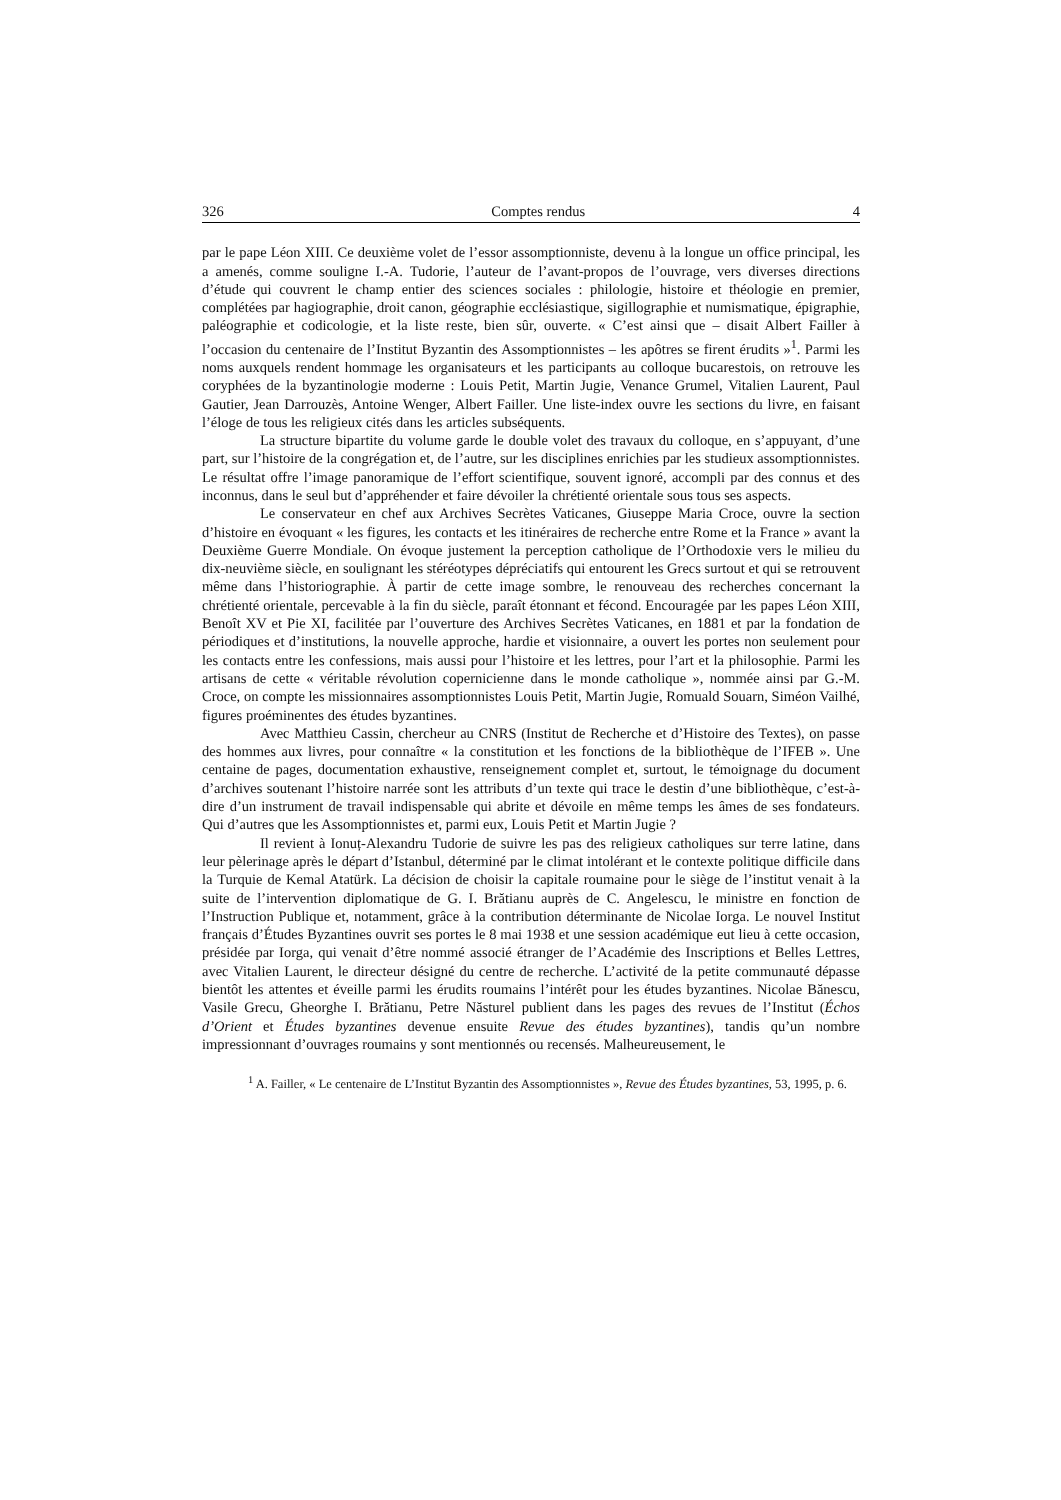326 Comptes rendus 4
par le pape Léon XIII. Ce deuxième volet de l’essor assomptionniste, devenu à la longue un office principal, les a amenés, comme souligne I.-A. Tudorie, l’auteur de l’avant-propos de l’ouvrage, vers diverses directions d’étude qui couvrent le champ entier des sciences sociales : philologie, histoire et théologie en premier, complétées par hagiographie, droit canon, géographie ecclésiastique, sigillographie et numismatique, épigraphie, paléographie et codicologie, et la liste reste, bien sûr, ouverte. « C’est ainsi que – disait Albert Failler à l’occasion du centenaire de l’Institut Byzantin des Assomptionnistes – les apôtres se firent érudits »<sup>1</sup>. Parmi les noms auxquels rendent hommage les organisateurs et les participants au colloque bucarestois, on retrouve les coryphées de la byzantinologie moderne : Louis Petit, Martin Jugie, Venance Grumel, Vitalien Laurent, Paul Gautier, Jean Darrouzès, Antoine Wenger, Albert Failler. Une liste-index ouvre les sections du livre, en faisant l’éloge de tous les religieux cités dans les articles subséquents.
La structure bipartite du volume garde le double volet des travaux du colloque, en s’appuyant, d’une part, sur l’histoire de la congrégation et, de l’autre, sur les disciplines enrichies par les studieux assomptionnistes. Le résultat offre l’image panoramique de l’effort scientifique, souvent ignoré, accompli par des connus et des inconnus, dans le seul but d’appréhender et faire dévoiler la chrétienté orientale sous tous ses aspects.
Le conservateur en chef aux Archives Secrètes Vaticanes, Giuseppe Maria Croce, ouvre la section d’histoire en évoquant « les figures, les contacts et les itinéraires de recherche entre Rome et la France » avant la Deuxième Guerre Mondiale. On évoque justement la perception catholique de l’Orthodoxie vers le milieu du dix-neuvième siècle, en soulignant les stéréotypes dépréciatifs qui entourent les Grecs surtout et qui se retrouvent même dans l’historiographie. À partir de cette image sombre, le renouveau des recherches concernant la chrétienté orientale, percevable à la fin du siècle, paraît étonnant et fécond. Encouragée par les papes Léon XIII, Benoît XV et Pie XI, facilitée par l’ouverture des Archives Secrètes Vaticanes, en 1881 et par la fondation de périodiques et d’institutions, la nouvelle approche, hardie et visionnaire, a ouvert les portes non seulement pour les contacts entre les confessions, mais aussi pour l’histoire et les lettres, pour l’art et la philosophie. Parmi les artisans de cette « véritable révolution copernicienne dans le monde catholique », nommée ainsi par G.-M. Croce, on compte les missionnaires assomptionnistes Louis Petit, Martin Jugie, Romuald Souarn, Siméon Vailhé, figures proéminentes des études byzantines.
Avec Matthieu Cassin, chercheur au CNRS (Institut de Recherche et d’Histoire des Textes), on passe des hommes aux livres, pour connaître « la constitution et les fonctions de la bibliothèque de l’IFEB ». Une centaine de pages, documentation exhaustive, renseignement complet et, surtout, le témoignage du document d’archives soutenant l’histoire narrée sont les attributs d’un texte qui trace le destin d’une bibliothèque, c’est-à-dire d’un instrument de travail indispensable qui abrite et dévoile en même temps les âmes de ses fondateurs. Qui d’autres que les Assomptionnistes et, parmi eux, Louis Petit et Martin Jugie ?
Il revient à Ionuț-Alexandru Tudorie de suivre les pas des religieux catholiques sur terre latine, dans leur pèlerinage après le départ d’Istanbul, déterminé par le climat intolérant et le contexte politique difficile dans la Turquie de Kemal Atatürk. La décision de choisir la capitale roumaine pour le siège de l’institut venait à la suite de l’intervention diplomatique de G. I. Brătianu auprès de C. Angelescu, le ministre en fonction de l’Instruction Publique et, notamment, grâce à la contribution déterminante de Nicolae Iorga. Le nouvel Institut français d’Études Byzantines ouvrit ses portes le 8 mai 1938 et une session académique eut lieu à cette occasion, présidée par Iorga, qui venait d’être nommé associé étranger de l’Académie des Inscriptions et Belles Lettres, avec Vitalien Laurent, le directeur désigné du centre de recherche. L’activité de la petite communauté dépasse bientôt les attentes et éveille parmi les érudits roumains l’intérêt pour les études byzantines. Nicolae Bănescu, Vasile Grecu, Gheorghe I. Brătianu, Petre Năsturel publient dans les pages des revues de l’Institut (Échos d’Orient et Études byzantines devenue ensuite Revue des études byzantines), tandis qu’un nombre impressionnant d’ouvrages roumains y sont mentionnés ou recensés. Malheureusement, le
<sup>1</sup> A. Failler, « Le centenaire de L’Institut Byzantin des Assomptionnistes », Revue des Études byzantines, 53, 1995, p. 6.